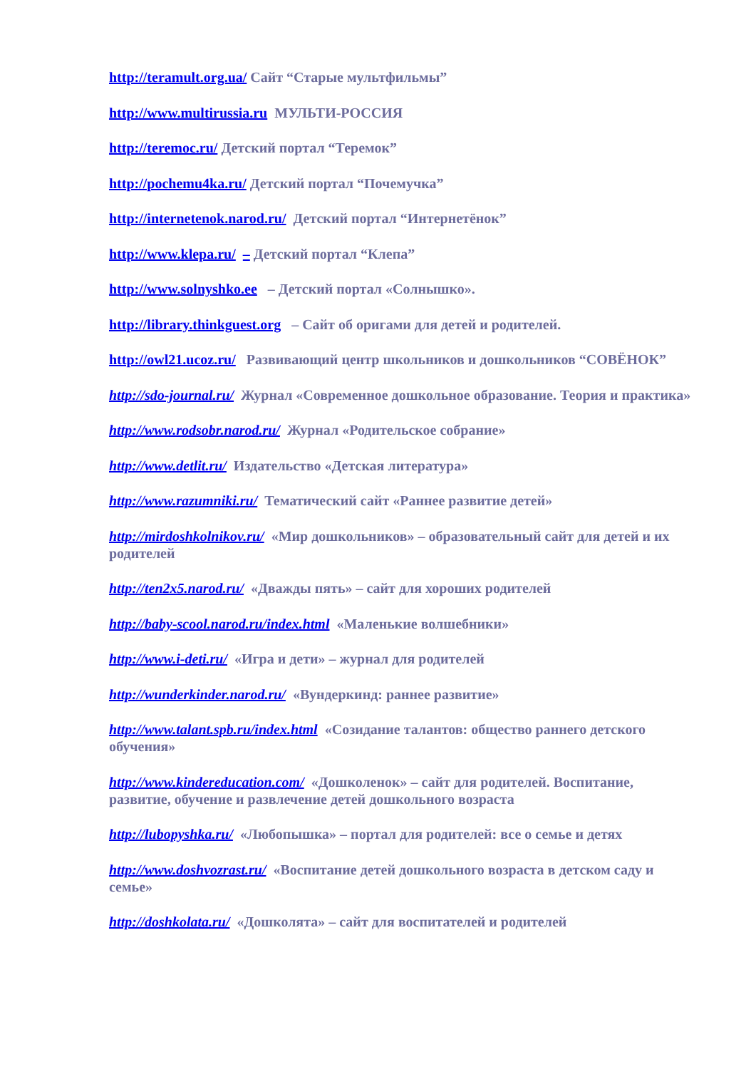http://teramult.org.ua/ Сайт “Старые мультфильмы”
http://www.multirussia.ru МУЛЬТИ-РОССИЯ
http://teremoc.ru/ Детский портал “Теремок”
http://pochemu4ka.ru/ Детский портал “Почемучка”
http://internetenok.narod.ru/ Детский портал “Интернетёнок”
http://www.klepa.ru/ – Детский портал “Клепа”
http://www.solnyshko.ee – Детский портал «Солнышко».
http://library.thinkguest.org – Сайт об оригами для детей и родителей.
http://owl21.ucoz.ru/ Развивающий центр школьников и дошкольников “СОВЁНОК”
http://sdo-journal.ru/ Журнал «Современное дошкольное образование. Теория и практика»
http://www.rodsobr.narod.ru/ Журнал «Родительское собрание»
http://www.detlit.ru/ Издательство «Детская литература»
http://www.razumniki.ru/ Тематический сайт «Раннее развитие детей»
http://mirdoshkolnikov.ru/ «Мир дошкольников» – образовательный сайт для детей и их родителей
http://ten2x5.narod.ru/ «Дважды пять» – сайт для хороших родителей
http://baby-scool.narod.ru/index.html «Маленькие волшебники»
http://www.i-deti.ru/ «Игра и дети» – журнал для родителей
http://wunderkinder.narod.ru/ «Вундеркинд: раннее развитие»
http://www.talant.spb.ru/index.html «Созидание талантов: общество раннего детского обучения»
http://www.kindereducation.com/ «Дошколенок» – сайт для родителей. Воспитание, развитие, обучение и развлечение детей дошкольного возраста
http://lubopyshka.ru/ «Любопышка» – портал для родителей: все о семье и детях
http://www.doshvozrast.ru/ «Воспитание детей дошкольного возраста в детском саду и семье»
http://doshkolata.ru/ «Дошколята» – сайт для воспитателей и родителей